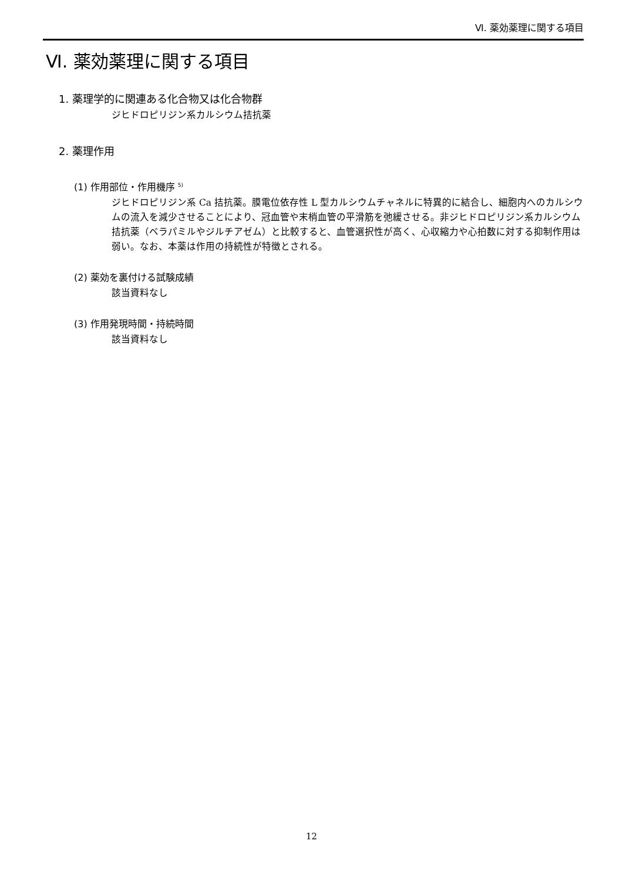Ⅵ. 薬効薬理に関する項目
Ⅵ. 薬効薬理に関する項目
1. 薬理学的に関連ある化合物又は化合物群
ジヒドロピリジン系カルシウム拮抗薬
2. 薬理作用
(1) 作用部位・作用機序 <sup>5)</sup>
ジヒドロピリジン系 Ca 拮抗薬。膜電位依存性 L 型カルシウムチャネルに特異的に結合し、細胞内へのカルシウムの流入を減少させることにより、冠血管や末梢血管の平滑筋を弛緩させる。非ジヒドロピリジン系カルシウム拮抗薬（ベラパミルやジルチアゼム）と比較すると、血管選択性が高く、心収縮力や心拍数に対する抑制作用は弱い。なお、本薬は作用の持続性が特徴とされる。
(2) 薬効を裏付ける試験成績
該当資料なし
(3) 作用発現時間・持続時間
該当資料なし
12